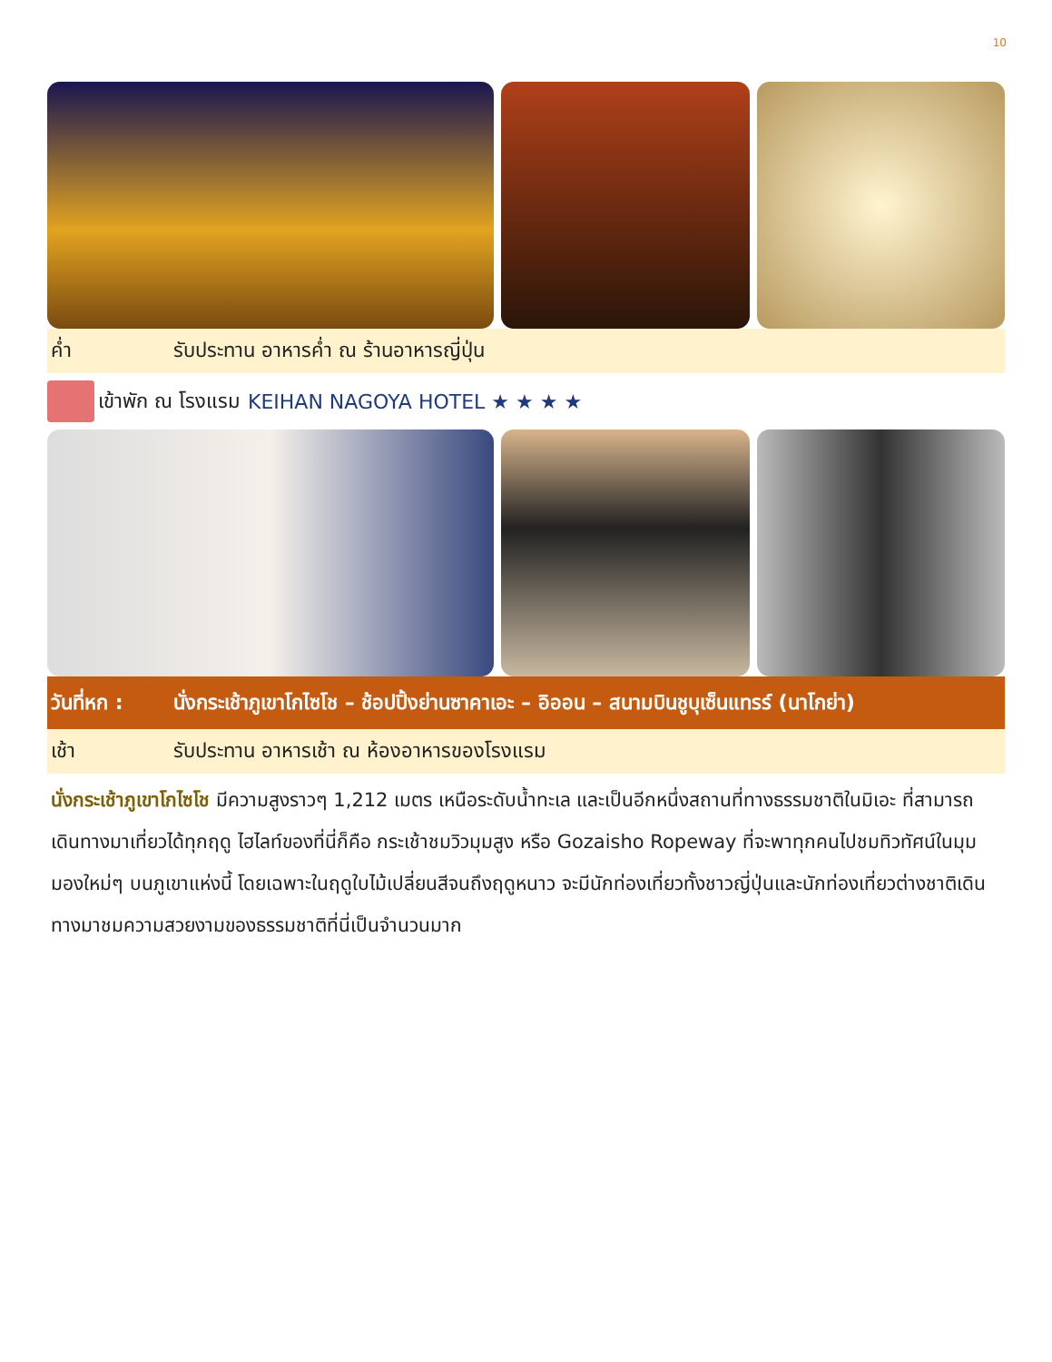10
ค่ำ รับประทาน อาหารค่ำ ณ ร้านอาหารญี่ปุ่น
เข้าพัก ณ โรงแรม KEIHAN NAGOYA HOTEL ★ ★ ★ ★
วันที่หก : นั่งกระเช้าภูเขาโกไซโช – ช้อปปิ้งย่านซาคาเอะ – อิออน – สนามบินชูบุเซ็นแทรร์ (นาโกย่า)
เช้า รับประทาน อาหารเช้า ณ ห้องอาหารของโรงแรม
นั่งกระเช้าภูเขาโกไซโช มีความสูงราวๆ 1,212 เมตร เหนือระดับน้ำทะเล และเป็นอีกหนึ่งสถานที่ทางธรรมชาติในมิเอะ ที่สามารถเดินทางมาเที่ยวได้ทุกฤดู ไฮไลท์ของที่นี่ก็คือ กระเช้าชมวิวมุมสูง หรือ Gozaisho Ropeway ที่จะพาทุกคนไปชมทิวทัศน์ในมุมมองใหม่ๆ บนภูเขาแห่งนี้ โดยเฉพาะในฤดูใบไม้เปลี่ยนสีจนถึงฤดูหนาว จะมีนักท่องเที่ยวทั้งชาวญี่ปุ่นและนักท่องเที่ยวต่างชาติเดินทางมาชมความสวยงามของธรรมชาติที่นี่เป็นจำนวนมาก